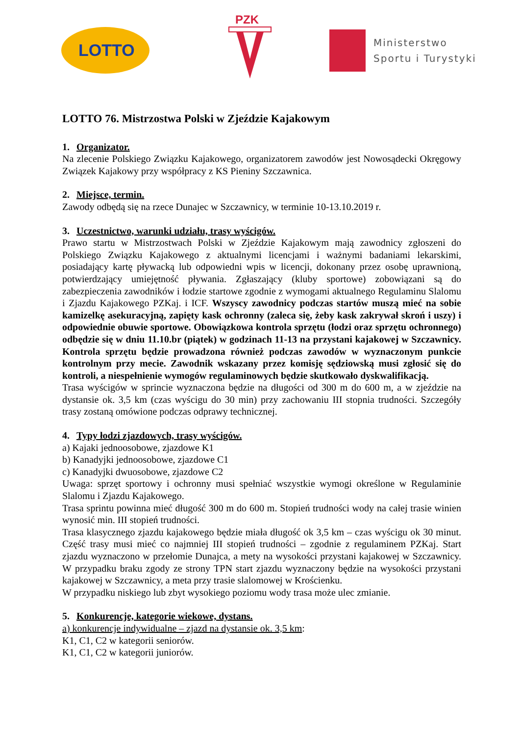LOTTO
PZK
Ministerstwo
Sportu i Turystyki
LOTTO 76. Mistrzostwa Polski w Zjeździe Kajakowym
1. Organizator.
Na zlecenie Polskiego Związku Kajakowego, organizatorem zawodów jest Nowosądecki Okręgowy Związek Kajakowy przy współpracy z KS Pieniny Szczawnica.
2. Miejsce, termin.
Zawody odbędą się na rzece Dunajec w Szczawnicy, w terminie 10-13.10.2019 r.
3. Uczestnictwo, warunki udziału, trasy wyścigów.
Prawo startu w Mistrzostwach Polski w Zjeździe Kajakowym mają zawodnicy zgłoszeni do Polskiego Związku Kajakowego z aktualnymi licencjami i ważnymi badaniami lekarskimi, posiadający kartę pływacką lub odpowiedni wpis w licencji, dokonany przez osobę uprawnioną, potwierdzający umiejętność pływania. Zgłaszający (kluby sportowe) zobowiązani są do zabezpieczenia zawodników i łodzie startowe zgodnie z wymogami aktualnego Regulaminu Slalomu i Zjazdu Kajakowego PZKaj. i ICF. Wszyscy zawodnicy podczas startów muszą mieć na sobie kamizelkę asekuracyjną, zapięty kask ochronny (zaleca się, żeby kask zakrywał skroń i uszy) i odpowiednie obuwie sportowe. Obowiązkowa kontrola sprzętu (łodzi oraz sprzętu ochronnego) odbędzie się w dniu 11.10.br (piątek) w godzinach 11-13 na przystani kajakowej w Szczawnicy. Kontrola sprzętu będzie prowadzona również podczas zawodów w wyznaczonym punkcie kontrolnym przy mecie. Zawodnik wskazany przez komisję sędziowską musi zgłosić się do kontroli, a niespełnienie wymogów regulaminowych będzie skutkowało dyskwalifikacją.
Trasa wyścigów w sprincie wyznaczona będzie na długości od 300 m do 600 m, a w zjeździe na dystansie ok. 3,5 km (czas wyścigu do 30 min) przy zachowaniu III stopnia trudności. Szczegóły trasy zostaną omówione podczas odprawy technicznej.
4. Typy łodzi zjazdowych, trasy wyścigów.
a) Kajaki jednoosobowe, zjazdowe K1
b) Kanadyjki jednoosobowe, zjazdowe C1
c) Kanadyjki dwuosobowe, zjazdowe C2
Uwaga: sprzęt sportowy i ochronny musi spełniać wszystkie wymogi określone w Regulaminie Slalomu i Zjazdu Kajakowego.
Trasa sprintu powinna mieć długość 300 m do 600 m. Stopień trudności wody na całej trasie winien wynosić min. III stopień trudności.
Trasa klasycznego zjazdu kajakowego będzie miała długość ok 3,5 km – czas wyścigu ok 30 minut. Część trasy musi mieć co najmniej III stopień trudności – zgodnie z regulaminem PZKaj. Start zjazdu wyznaczono w przełomie Dunajca, a mety na wysokości przystani kajakowej w Szczawnicy. W przypadku braku zgody ze strony TPN start zjazdu wyznaczony będzie na wysokości przystani kajakowej w Szczawnicy, a meta przy trasie slalomowej w Krościenku.
W przypadku niskiego lub zbyt wysokiego poziomu wody trasa może ulec zmianie.
5. Konkurencje, kategorie wiekowe, dystans.
a) konkurencje indywidualne – zjazd na dystansie ok. 3,5 km:
K1, C1, C2 w kategorii seniorów.
K1, C1, C2 w kategorii juniorów.